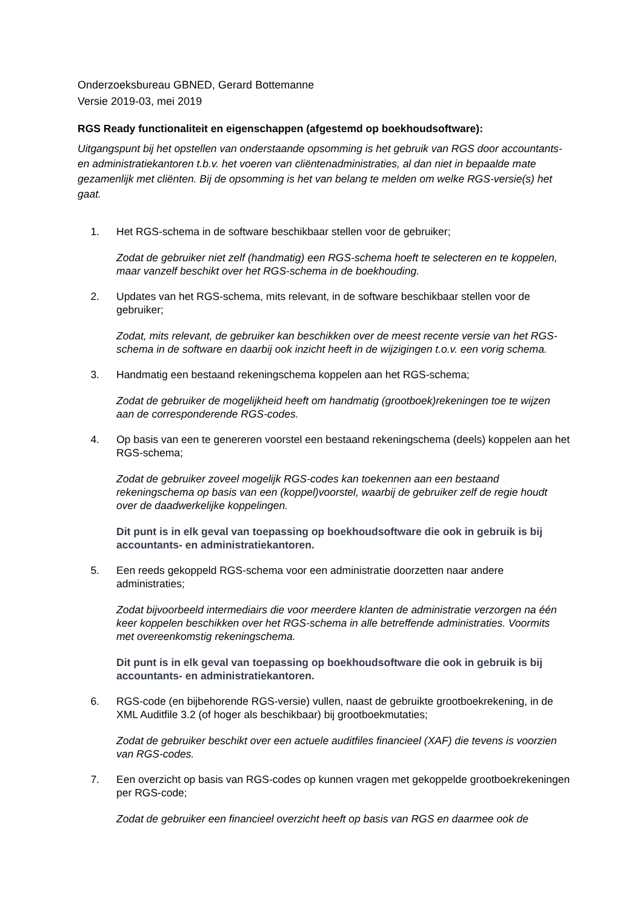Onderzoeksbureau GBNED, Gerard Bottemanne
Versie 2019-03, mei 2019
RGS Ready functionaliteit en eigenschappen (afgestemd op boekhoudsoftware):
Uitgangspunt bij het opstellen van onderstaande opsomming is het gebruik van RGS door accountants- en administratiekantoren t.b.v. het voeren van cliëntenadministraties, al dan niet in bepaalde mate gezamenlijk met cliënten. Bij de opsomming is het van belang te melden om welke RGS-versie(s) het gaat.
1. Het RGS-schema in de software beschikbaar stellen voor de gebruiker;
Zodat de gebruiker niet zelf (handmatig) een RGS-schema hoeft te selecteren en te koppelen, maar vanzelf beschikt over het RGS-schema in de boekhouding.
2. Updates van het RGS-schema, mits relevant, in de software beschikbaar stellen voor de gebruiker;
Zodat, mits relevant, de gebruiker kan beschikken over de meest recente versie van het RGS-schema in de software en daarbij ook inzicht heeft in de wijzigingen t.o.v. een vorig schema.
3. Handmatig een bestaand rekeningschema koppelen aan het RGS-schema;
Zodat de gebruiker de mogelijkheid heeft om handmatig (grootboek)rekeningen toe te wijzen aan de corresponderende RGS-codes.
4. Op basis van een te genereren voorstel een bestaand rekeningschema (deels) koppelen aan het RGS-schema;
Zodat de gebruiker zoveel mogelijk RGS-codes kan toekennen aan een bestaand rekeningschema op basis van een (koppel)voorstel, waarbij de gebruiker zelf de regie houdt over de daadwerkelijke koppelingen.
Dit punt is in elk geval van toepassing op boekhoudsoftware die ook in gebruik is bij accountants- en administratiekantoren.
5. Een reeds gekoppeld RGS-schema voor een administratie doorzetten naar andere administraties;
Zodat bijvoorbeeld intermediairs die voor meerdere klanten de administratie verzorgen na één keer koppelen beschikken over het RGS-schema in alle betreffende administraties. Voormits met overeenkomstig rekeningschema.
Dit punt is in elk geval van toepassing op boekhoudsoftware die ook in gebruik is bij accountants- en administratiekantoren.
6. RGS-code (en bijbehorende RGS-versie) vullen, naast de gebruikte grootboekrekening, in de XML Auditfile 3.2 (of hoger als beschikbaar) bij grootboekmutaties;
Zodat de gebruiker beschikt over een actuele auditfiles financieel (XAF) die tevens is voorzien van RGS-codes.
7. Een overzicht op basis van RGS-codes op kunnen vragen met gekoppelde grootboekrekeningen per RGS-code;
Zodat de gebruiker een financieel overzicht heeft op basis van RGS en daarmee ook de